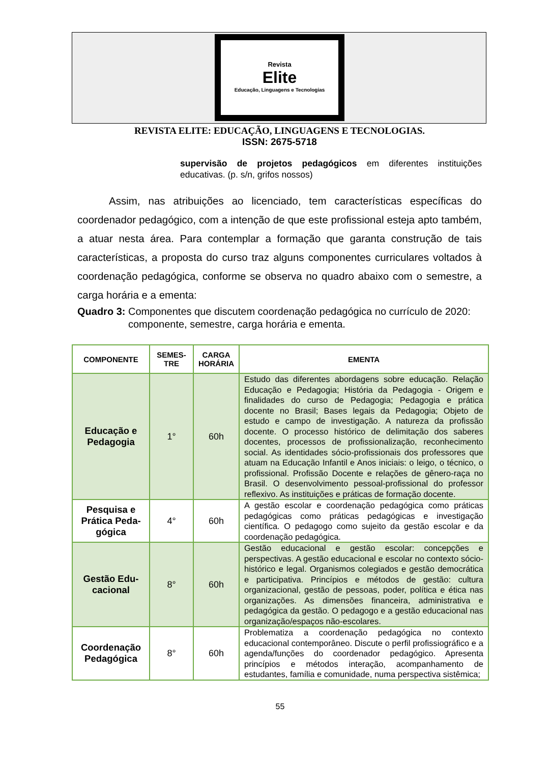Revista
Elite
Educação, Linguagens e Tecnologias
REVISTA ELITE: EDUCAÇÃO, LINGUAGENS E TECNOLOGIAS.
ISSN: 2675-5718
supervisão de projetos pedagógicos em diferentes instituições educativas. (p. s/n, grifos nossos)
Assim, nas atribuições ao licenciado, tem características específicas do coordenador pedagógico, com a intenção de que este profissional esteja apto também, a atuar nesta área. Para contemplar a formação que garanta construção de tais características, a proposta do curso traz alguns componentes curriculares voltados à coordenação pedagógica, conforme se observa no quadro abaixo com o semestre, a carga horária e a ementa:
Quadro 3: Componentes que discutem coordenação pedagógica no currículo de 2020: componente, semestre, carga horária e ementa.
| COMPONENTE | SEMES- TRE | CARGA HORÁRIA | EMENTA |
| --- | --- | --- | --- |
| Educação e Pedagogia | 1° | 60h | Estudo das diferentes abordagens sobre educação. Relação Educação e Pedagogia; História da Pedagogia - Origem e finalidades do curso de Pedagogia; Pedagogia e prática docente no Brasil; Bases legais da Pedagogia; Objeto de estudo e campo de investigação. A natureza da profissão docente. O processo histórico de delimitação dos saberes docentes, processos de profissionalização, reconhecimento social. As identidades sócio-profissionais dos professores que atuam na Educação Infantil e Anos iniciais: o leigo, o técnico, o profissional. Profissão Docente e relações de gênero-raça no Brasil. O desenvolvimento pessoal-profissional do professor reflexivo. As instituições e práticas de formação docente. |
| Pesquisa e Prática Peda-gógica | 4° | 60h | A gestão escolar e coordenação pedagógica como práticas pedagógicas como práticas pedagógicas e investigação científica. O pedagogo como sujeito da gestão escolar e da coordenação pedagógica. |
| Gestão Edu-cacional | 8° | 60h | Gestão educacional e gestão escolar: concepções e perspectivas. A gestão educacional e escolar no contexto sócio-histórico e legal. Organismos colegiados e gestão democrática e participativa. Princípios e métodos de gestão: cultura organizacional, gestão de pessoas, poder, política e ética nas organizações. As dimensões financeira, administrativa e pedagógica da gestão. O pedagogo e a gestão educacional nas organização/espaços não-escolares. |
| Coordenação Pedagógica | 8° | 60h | Problematiza a coordenação pedagógica no contexto educacional contemporâneo. Discute o perfil profissiográfico e a agenda/funções do coordenador pedagógico. Apresenta princípios e métodos interação, acompanhamento de estudantes, família e comunidade, numa perspectiva sistêmica; |
55